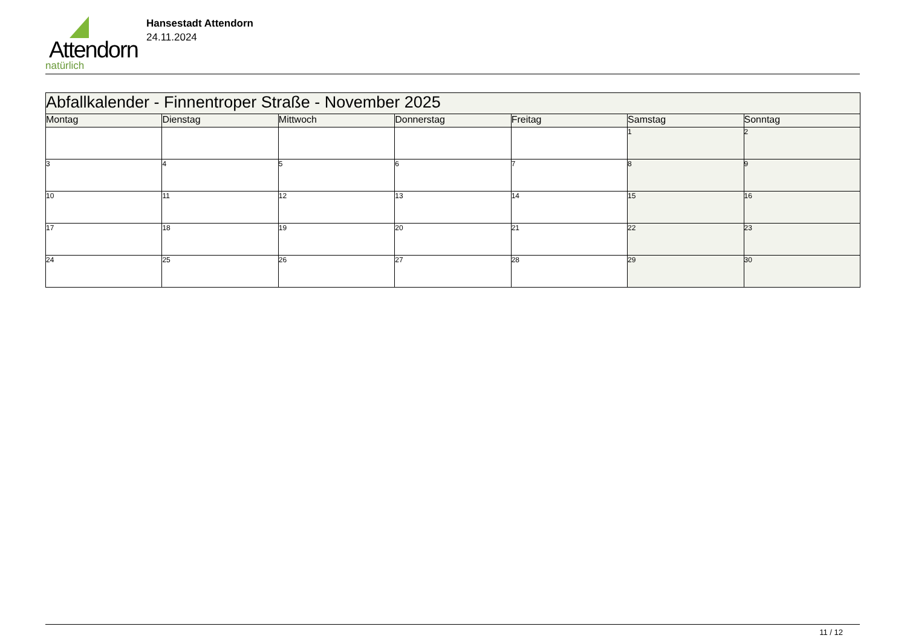Attendorn
natürlich
Hansestadt Attendorn
24.11.2024
| Abfallkalender - Finnentroper Straße - November 2025 | | | | | | |
| --- | --- | --- | --- | --- | --- | --- |
| Montag | Dienstag | Mittwoch | Donnerstag | Freitag | Samstag | Sonntag |
| | | | | | 1 | 2 |
| 3 | 4 | 5 | 6 | 7 | 8 | 9 |
| 10 | 11 | 12 | 13 | 14 | 15 | 16 |
| 17 | 18 | 19 | 20 | 21 | 22 | 23 |
| 24 | 25 | 26 | 27 | 28 | 29 | 30 |
11 / 12